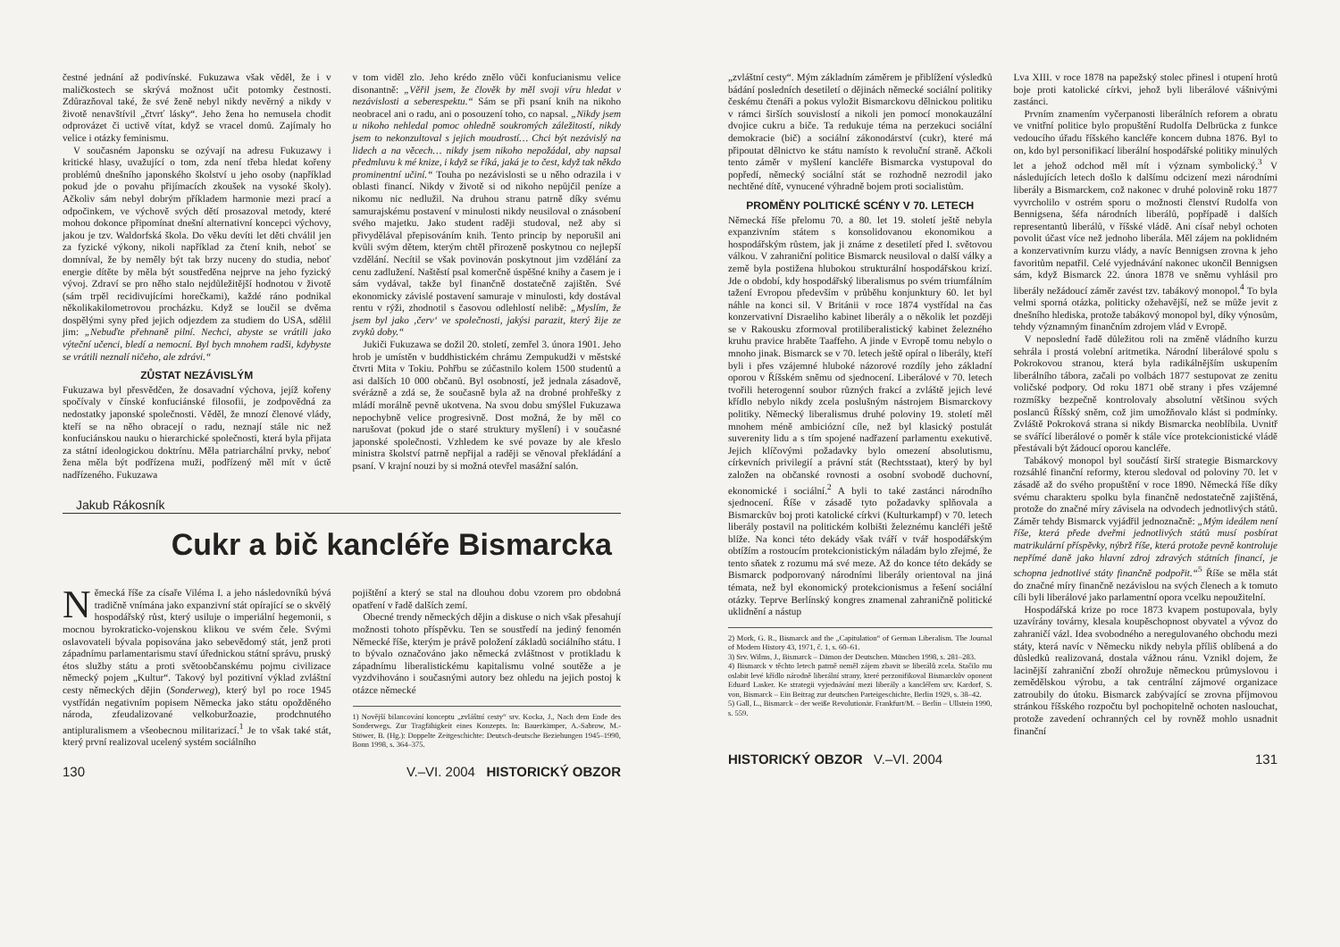čestné jednání až podivínské. Fukuzawa však věděl, že i v maličkostech se skrývá možnost učit potomky čestnosti. Zdůrazňoval také, že své ženě nebyl nikdy nevěrný a nikdy v životě nenavštívil „čtvrť lásky“. Jeho žena ho nemusela chodit odprovázet či uctivě vítat, když se vracel domů. Zajímaly ho velice i otázky feminismu.
V současném Japonsku se ozývají na adresu Fukuzawy i kritické hlasy, uvažující o tom, zda není třeba hledat kořeny problémů dnešního japonského školství u jeho osoby (například pokud jde o povahu přijímacích zkoušek na vysoké školy). Ačkoliv sám nebyl dobrým příkladem harmonie mezi prací a odpočinkem, ve výchově svých dětí prosazoval metody, které mohou dokonce připomínat dnešní alternativní koncepci výchovy, jakou je tzv. Waldorfská škola. Do věku devíti let děti chválil jen za fyzické výkony, nikoli například za čtení knih, neboť se domníval, že by neměly být tak brzy nuceny do studia, neboť energie dítěte by měla být soustředěna nejprve na jeho fyzický vývoj. Zdraví se pro něho stalo nejdůležitější hodnotou v životě (sám trpěl recidivujícími horečkami), každé ráno podnikal několikakilometrovou procházku. Když se loučil se dvěma dospělými syny před jejich odjezdem za studiem do USA, sdělil jim: „Nebuďte přehnaně pilní. Nechci, abyste se vrátili jako výteční učenci, bledí a nemocní. Byl bych mnohem radši, kdybyste se vrátili neznalí ničeho, ale zdrávi.“
ZŮSTAT NEZÁVISLÝM
Fukuzawa byl přesvědčen, že dosavadní výchova, jejíž kořeny spočívaly v čínské konfuciánské filosofii, je zodpovědná za nedostatky japonské společnosti. Věděl, že mnozí členové vlády, kteří se na něho obracejí o radu, neznají stále nic než konfuciánskou nauku o hierarchické společnosti, která byla přijata za státní ideologickou doktrínu. Měla patriarchální prvky, neboť žena měla být podřízena muži, podřízený měl mít v úctě nadřízeného. Fukuzawa
v tom viděl zlo. Jeho krédo znělo vůči konfucianismu velice disonantně: „Věřil jsem, že člověk by měl svoji víru hledat v nezávislosti a seberespektu.“ Sám se při psaní knih na nikoho neobracel ani o radu, ani o posouzení toho, co napsal. „Nikdy jsem u nikoho nehledal pomoc ohledně soukromých záležitostí, nikdy jsem to nekonzultoval s jejich moudrostí… Chci být nezávislý na lidech a na věcech… nikdy jsem nikoho nepožádal, aby napsal předmluvu k mé knize, i když se říká, jaká je to čest, když tak někdo prominentní učiní.“ Touha po nezávislosti se u něho odrazila i v oblasti financí. Nikdy v životě si od nikoho nepůjčil peníze a nikomu nic nedlužil. Na druhou stranu patrně díky svému samurajskému postavení v minulosti nikdy neusiloval o znásobení svého majetku. Jako student raději studoval, než aby si přivydělával přepisováním knih. Tento princip by neporušil ani kvůli svým dětem, kterým chtěl přirozeně poskytnou co nejlepší vzdělání. Necítil se však povinován poskytnout jim vzdělání za cenu zadlužení. Naštěstí psal komerčně úspěšné knihy a časem je i sám vydával, takže byl finančně dostatečně zajištěn. Své ekonomicky závislé postavení samuraje v minulosti, kdy dostával rentu v rýži, zhodnotil s časovou odlehlostí nelibě: „Myslím, že jsem byl jako ‚červ‘ ve společnosti, jakýsi parazit, který žije ze zvyků doby.“
Jukiči Fukuzawa se dožil 20. století, zemřel 3. února 1901. Jeho hrob je umístěn v buddhistickém chrámu Zempukudži v městské čtvrti Mita v Tokiu. Pohřbu se zúčastnilo kolem 1500 studentů a asi dalších 10 000 občanů. Byl osobností, jež jednala zásadově, svérázně a zdá se, že současně byla až na drobné prohřešky z mládí morálně pevně ukotvena. Na svou dobu smýšlel Fukuzawa nepochybně velice progresivně. Dost možná, že by měl co narušovat (pokud jde o staré struktury myšlení) i v současné japonské společnosti. Vzhledem ke své povaze by ale křeslo ministra školství patrně nepřijal a raději se věnoval překládání a psaní. V krajní nouzi by si možná otevřel masážní salón.
Jakub Rákosník
Cukr a bič kancléře Bismarcka
Německá říše za císaře Viléma I. a jeho následovníků bývá tradičně vnímána jako expanzivní stát opírající se o skvělý hospodářský růst, který usiluje o imperiální hegemonii, s mocnou byrokraticko-vojenskou klikou ve svém čele. Svými oslavovateli bývala popisována jako sebevědomý stát, jenž proti západnímu parlamentarismu staví úřednickou státní správu, pruský étos služby státu a proti světoobčanskému pojmu civilizace německý pojem „Kultur“. Takový byl pozitivní výklad zvláštní cesty německých dějin (Sonderweg), který byl po roce 1945 vystřídán negativním popisem Německa jako státu opožděného národa, zfeudalizované velkoburžoazie, prodchnutého antipluralismem a všeobecnou militarizací.<sup>1</sup> Je to však také stát, který první realizoval ucelený systém sociálního
pojištění a který se stal na dlouhou dobu vzorem pro obdobná opatření v řadě dalších zemí.
Obecné trendy německých dějin a diskuse o nich však přesahují možnosti tohoto příspěvku. Ten se soustředí na jediný fenomén Německé říše, kterým je právě položení základů sociálního státu. I to bývalo označováno jako německá zvláštnost v protikladu k západnímu liberalistickému kapitalismu volné soutěže a je vyzdvihováno i současnými autory bez ohledu na jejich postoj k otázce německé
1) Novější bilancování konceptu „zvláštní cesty“ srv. Kocka, J., Nach dem Ende des Sonderwegs. Zur Tragfähigkeit eines Konzepts. In: Bauerkämper, A.-Sabrow, M.-Stöwer, B. (Hg.): Doppelte Zeitgeschichte: Deutsch-deutsche Beziehungen 1945–1990, Bonn 1998, s. 364–375.
130 V.–VI. 2004 HISTORICKÝ OBZOR
„zvláštní cesty“. Mým základním záměrem je přiblížení výsledků bádání posledních desetiletí o dějinách německé sociální politiky českému čtenáři a pokus vyložit Bismarckovu dělnickou politiku v rámci širších souvislostí a nikoli jen pomocí monokauzální dvojice cukru a biče. Ta redukuje téma na perzekuci sociální demokracie (bič) a sociální zákonodárství (cukr), které má připoutat dělnictvo ke státu namísto k revoluční straně. Ačkoli tento záměr v myšlení kancléře Bismarcka vystupoval do popředí, německý sociální stát se rozhodně nezrodil jako nechtěné dítě, vynucené výhradně bojem proti socialistům.
PROMĚNY POLITICKÉ SCÉNY V 70. LETECH
Německá říše přelomu 70. a 80. let 19. století ještě nebyla expanzivním státem s konsolidovanou ekonomikou a hospodářským růstem, jak ji známe z desetiletí před I. světovou válkou. V zahraniční politice Bismarck neusiloval o další války a země byla postižena hlubokou strukturální hospodářskou krizí. Jde o období, kdy hospodářský liberalismus po svém triumfálním tažení Evropou především v průběhu konjunktury 60. let byl náhle na konci sil. V Británii v roce 1874 vystřídal na čas konzervativní Disraeliho kabinet liberály a o několik let později se v Rakousku zformoval protiliberalistický kabinet železného kruhu pravice hraběte Taaffeho. A jinde v Evropě tomu nebylo o mnoho jinak. Bismarck se v 70. letech ještě opíral o liberály, kteří byli i přes vzájemné hluboké názorové rozdíly jeho základní oporou v Říšském sněmu od sjednocení. Liberálové v 70. letech tvořili heterogenní soubor různých frakcí a zvláště jejich levé křídlo nebylo nikdy zcela poslušným nástrojem Bismarckovy politiky. Německý liberalismus druhé poloviny 19. století měl mnohem méně ambiciózní cíle, než byl klasický postulát suverenity lidu a s tím spojené nadřazení parlamentu exekutivě. Jejich klíčovými požadavky bylo omezení absolutismu, církevních privilegií a právní stát (Rechtsstaat), který by byl založen na občanské rovnosti a osobní svobodě duchovní, ekonomické i sociální.<sup>2</sup> A byli to také zastánci národního sjednocení. Říše v zásadě tyto požadavky splňovala a Bismarckův boj proti katolické církvi (Kulturkampf) v 70. letech liberály postavil na politickém kolbišti železnému kancléři ještě blíže. Na konci této dekády však tváří v tvář hospodářským obtížím a rostoucím protekcionistickým náladám bylo zřejmé, že tento sňatek z rozumu má své meze. Až do konce této dekády se Bismarck podporovaný národními liberály orientoval na jiná témata, než byl ekonomický protekcionismus a řešení sociální otázky. Teprve Berlínský kongres znamenal zahraničně politické uklidnění a nástup
2) Mork, G. R., Bismarck and the „Capitulation“ of German Liberalism. The Journal of Modern History 43, 1971, č. 1, s. 60–61.
3) Srv. Wilms, J., Bismarck – Dämon der Deutschen. München 1998, s. 281–283.
4) Bismarck v těchto letech patrně neměl zájem zbavit se liberálů zcela. Stačilo mu oslabit levé křídlo národně liberální strany, které perzonifikoval Bismarckův oponent Eduard Lasker. Ke strategii vyjednávání mezi liberály a kancléřem srv. Kardorf, S. von, Bismarck – Ein Beitrag zur deutschen Parteigeschichte, Berlin 1929, s. 38–42.
5) Gall, L., Bismarck – der weiße Revolutionär. Frankfurt/M. – Berlin – Ullstein 1990, s. 559.
Lva XIII. v roce 1878 na papežský stolec přinesl i otupení hrotů boje proti katolické církvi, jehož byli liberálové vášnivými zastánci.
Prvním znamením vyčerpanosti liberálních reforem a obratu ve vnitřní politice bylo propuštění Rudolfa Delbrücka z funkce vedoucího úřadu říšského kancléře koncem dubna 1876. Byl to on, kdo byl personifikací liberální hospodářské politiky minulých let a jehož odchod měl mít i význam symbolický.<sup>3</sup> V následujících letech došlo k dalšímu odcizení mezi národními liberály a Bismarckem, což nakonec v druhé polovině roku 1877 vyvrcholilo v ostrém sporu o možnosti členství Rudolfa von Bennigsena, šéfa národních liberálů, popřípadě i dalších representantů liberálů, v říšské vládě. Ani císař nebyl ochoten povolit účast více než jednoho liberála. Měl zájem na poklidném a konzervativním kurzu vlády, a navíc Bennigsen zrovna k jeho favoritům nepatřil. Celé vyjednávání nakonec ukončil Bennigsen sám, když Bismarck 22. února 1878 ve sněmu vyhlásil pro liberály nežádoucí záměr zavést tzv. tabákový monopol.<sup>4</sup> To byla velmi sporná otázka, politicky ožehavější, než se může jevit z dnešního hlediska, protože tabákový monopol byl, díky výnosům, tehdy významným finančním zdrojem vlád v Evropě.
V neposlední řadě důležitou roli na změně vládního kurzu sehrála i prostá volební aritmetika. Národní liberálové spolu s Pokrokovou stranou, která byla radikálnějším uskupením liberálního tábora, začali po volbách 1877 sestupovat ze zenitu voličské podpory. Od roku 1871 obě strany i přes vzájemné rozmíšky bezpečně kontrolovaly absolutní většinou svých poslanců Říšský sněm, což jim umožňovalo klást si podmínky. Zvláště Pokroková strana si nikdy Bismarcka neoblíbila. Uvnitř se svářící liberálové o poměr k stále více protekcionistické vládě přestávali být žádoucí oporou kancléře.
Tabákový monopol byl součástí širší strategie Bismarckovy rozsáhlé finanční reformy, kterou sledoval od poloviny 70. let v zásadě až do svého propuštění v roce 1890. Německá říše díky svému charakteru spolku byla finančně nedostatečně zajištěná, protože do značné míry závisela na odvodech jednotlivých států. Záměr tehdy Bismarck vyjádřil jednoznačně: „Mým ideálem není říše, která přede dveřmi jednotlivých států musí posbírat matrikulární příspěvky, nýbrž říše, která protože pevně kontroluje nepřímé daně jako hlavní zdroj zdravých státních financí, je schopna jednotlivé státy finančně podpořit.“<sup>5</sup> Říše se měla stát do značné míry finančně nezávislou na svých členech a k tomuto cíli byli liberálové jako parlamentní opora vcelku nepoužitelní.
Hospodářská krize po roce 1873 kvapem postupovala, byly uzavírány továrny, klesala koupěschopnost obyvatel a vývoz do zahraničí vázl. Idea svobodného a neregulovaného obchodu mezi státy, která navíc v Německu nikdy nebyla příliš oblíbená a do důsledků realizovaná, dostala vážnou ránu. Vznikl dojem, že lacinější zahraniční zboží ohrožuje německou průmyslovou i zemědělskou výrobu, a tak centrální zájmové organizace zatroubily do útoku. Bismarck zabývající se zrovna příjmovou stránkou říšského rozpočtu byl pochopitelně ochoten naslouchat, protože zavedení ochranných cel by rovněž mohlo usnadnit finanční
HISTORICKÝ OBZOR V.–VI. 2004 131